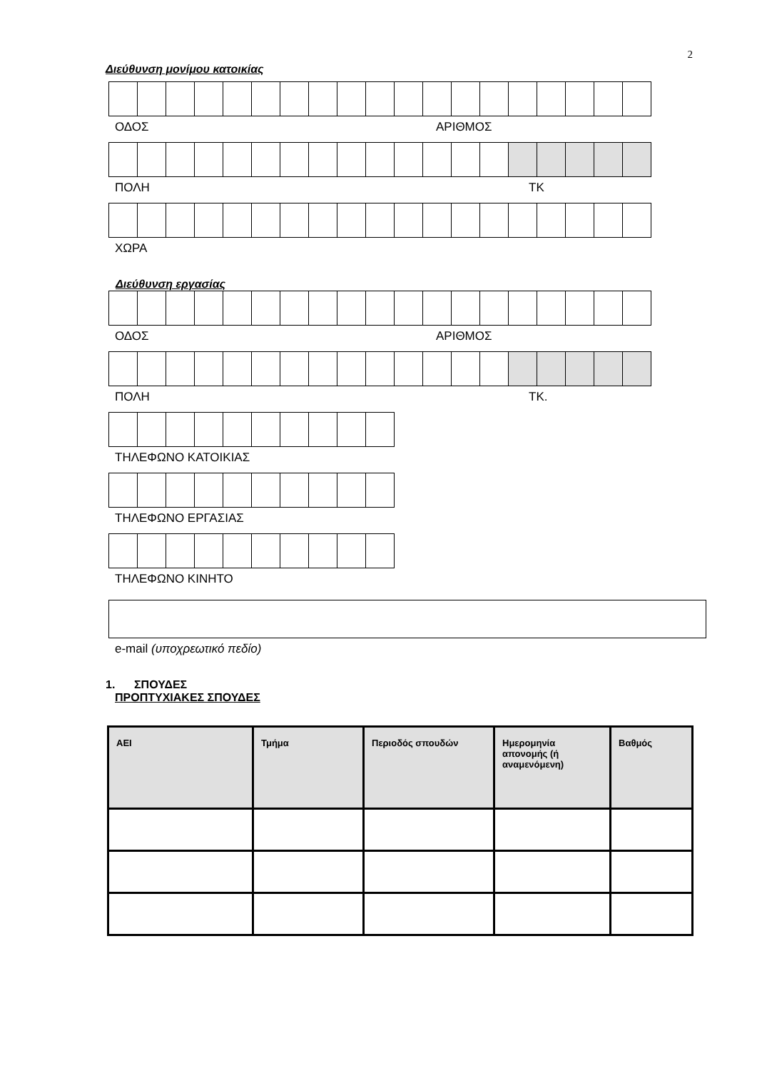2
Διεύθυνση μονίμου κατοικίας
ΟΔΟΣ ΑΡΙΘΜΟΣ
ΠΟΛΗ ΤΚ
ΧΩΡΑ
Διεύθυνση εργασίας
ΟΔΟΣ ΑΡΙΘΜΟΣ
ΠΟΛΗ ΤΚ.
ΤΗΛΕΦΩΝΟ ΚΑΤΟΙΚΙΑΣ
ΤΗΛΕΦΩΝΟ ΕΡΓΑΣΙΑΣ
ΤΗΛΕΦΩΝΟ ΚΙΝΗΤΟ
e-mail (υποχρεωτικό πεδίο)
1. ΣΠΟΥΔΕΣ
ΠΡΟΠΤΥΧΙΑΚΕΣ ΣΠΟΥΔΕΣ
| ΑΕΙ | Τμήμα | Περιοδός σπουδών | Ημερομηνία απονομής (ή αναμενόμενη) | Βαθμός |
| --- | --- | --- | --- | --- |